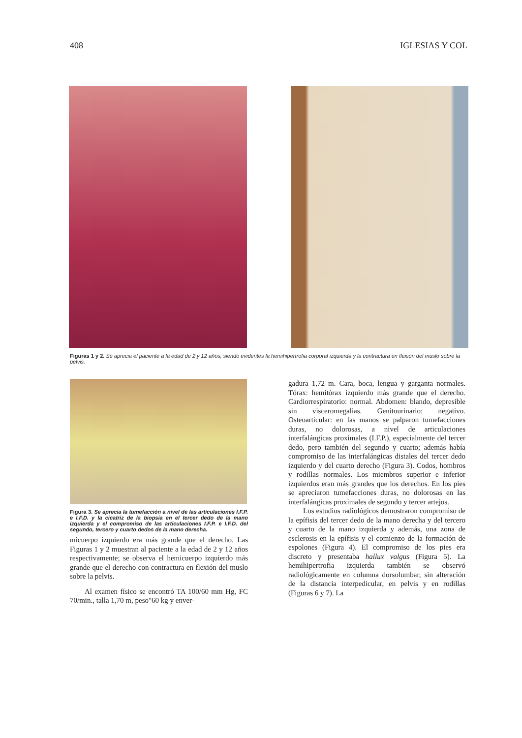408 IGLESIAS Y COL
Figuras 1 y 2. Se aprecia el paciente a la edad de 2 y 12 años, siendo evidentes la hemihipertrofia corporal izquierda y la contractura en flexión del muslo sobre la pelvis.
Figura 3. Se aprecia la tumefacción a nivel de las articulaciones I.F.P. e I.F.D. y la cicatriz de la biopsia en el tercer dedo de la mano izquierda y el compromiso de las articulaciones I.F.P. e I.F.D. del segundo, tercero y cuarto dedos de la mano derecha.
micuerpo izquierdo era más grande que el derecho. Las Figuras 1 y 2 muestran al paciente a la edad de 2 y 12 años respectivamente; se observa el hemicuerpo izquierdo más grande que el derecho con contractura en flexión del muslo sobre la pelvis.
Al examen físico se encontró TA 100/60 mm Hg, FC 70/min., talla 1,70 m, peso"60 kg y enver-
gadura 1,72 m. Cara, boca, lengua y garganta normales. Tórax: hemitórax izquierdo más grande que el derecho. Cardiorrespiratorio: normal. Abdomen: blando, depresible sin visceromegalias. Genitourinario: negativo. Osteoarticular: en las manos se palparon tumefacciones duras, no dolorosas, a nivel de articulaciones interfalángicas proximales (I.F.P.), especialmente del tercer dedo, pero también del segundo y cuarto; además había compromiso de las interfalángicas distales del tercer dedo izquierdo y del cuarto derecho (Figura 3). Codos, hombros y rodillas normales. Los miembros superior e inferior izquierdos eran más grandes que los derechos. En los pies se apreciaron tumefacciones duras, no dolorosas en las interfalángicas proximales de segundo y tercer artejos.
Los estudios radiológicos demostraron compromiso de la epífisis del tercer dedo de la mano derecha y del tercero y cuarto de la mano izquierda y además, una zona de esclerosis en la epífisis y el comienzo de la formación de espolones (Figura 4). El compromiso de los pies era discreto y presentaba hallux valgus (Figura 5). La hemihipertrofia izquierda también se observó radiológicamente en columna dorsolumbar, sin alteración de la distancia interpedicular, en pelvis y en rodillas (Figuras 6 y 7). La